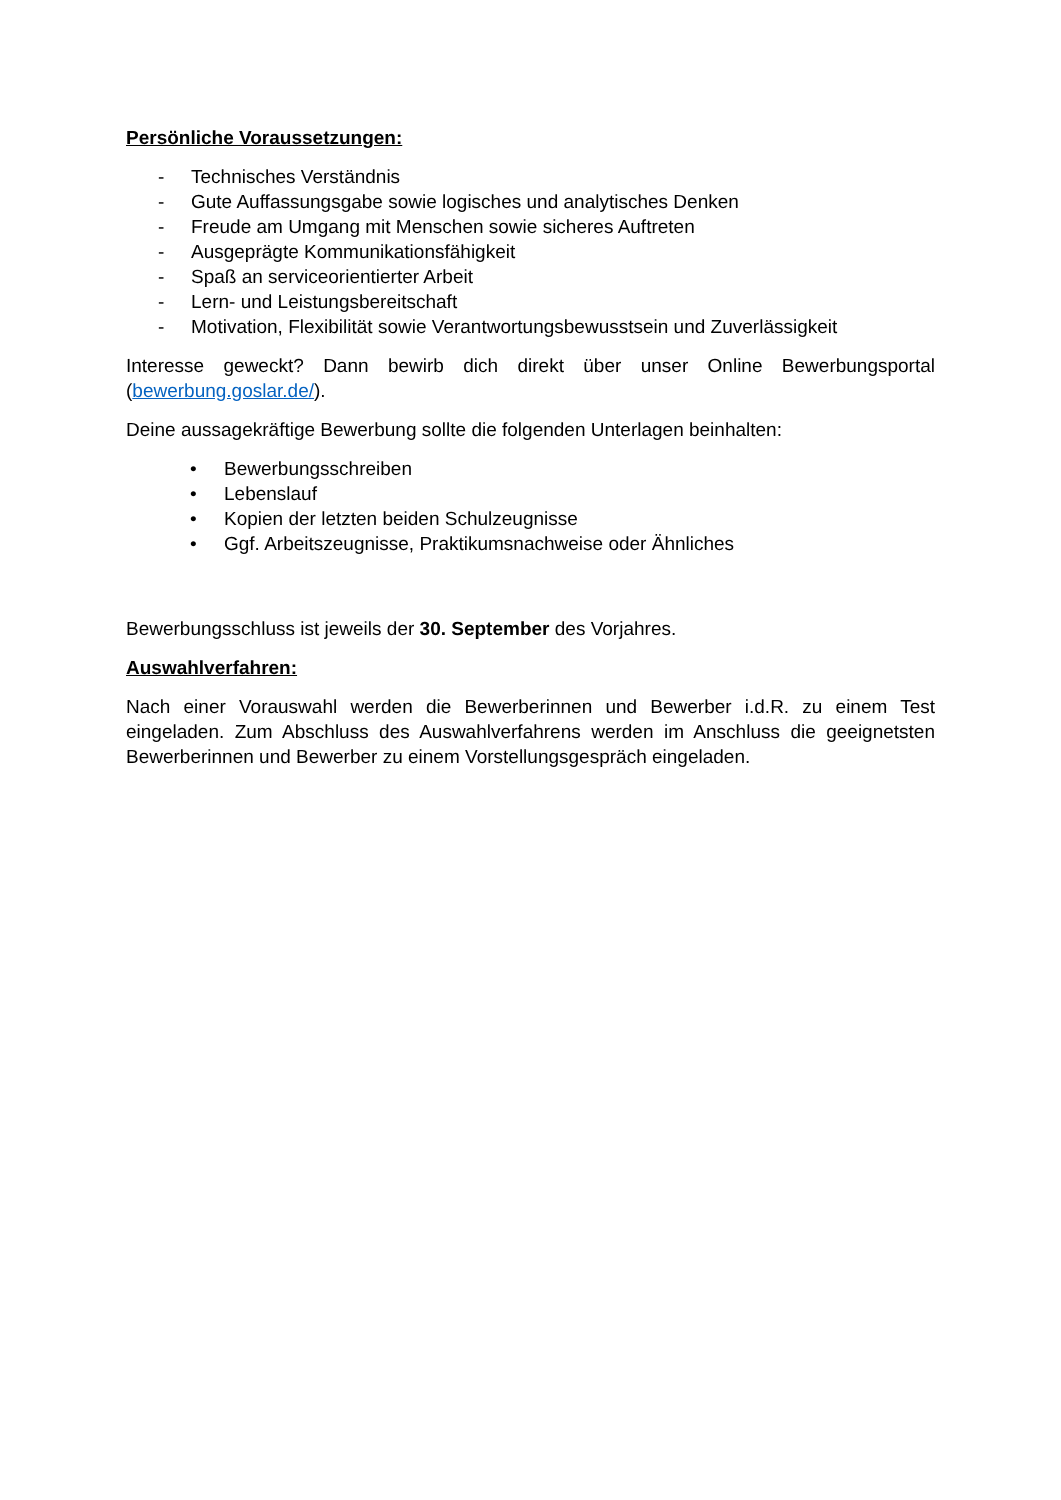Persönliche Voraussetzungen:
- Technisches Verständnis
- Gute Auffassungsgabe sowie logisches und analytisches Denken
- Freude am Umgang mit Menschen sowie sicheres Auftreten
- Ausgeprägte Kommunikationsfähigkeit
- Spaß an serviceorientierter Arbeit
- Lern- und Leistungsbereitschaft
- Motivation, Flexibilität sowie Verantwortungsbewusstsein und Zuverlässigkeit
Interesse geweckt? Dann bewirb dich direkt über unser Online Bewerbungsportal (bewerbung.goslar.de/).
Deine aussagekräftige Bewerbung sollte die folgenden Unterlagen beinhalten:
• Bewerbungsschreiben
• Lebenslauf
• Kopien der letzten beiden Schulzeugnisse
• Ggf. Arbeitszeugnisse, Praktikumsnachweise oder Ähnliches
Bewerbungsschluss ist jeweils der 30. September des Vorjahres.
Auswahlverfahren:
Nach einer Vorauswahl werden die Bewerberinnen und Bewerber i.d.R. zu einem Test eingeladen. Zum Abschluss des Auswahlverfahrens werden im Anschluss die geeignetsten Bewerberinnen und Bewerber zu einem Vorstellungsgespräch eingeladen.